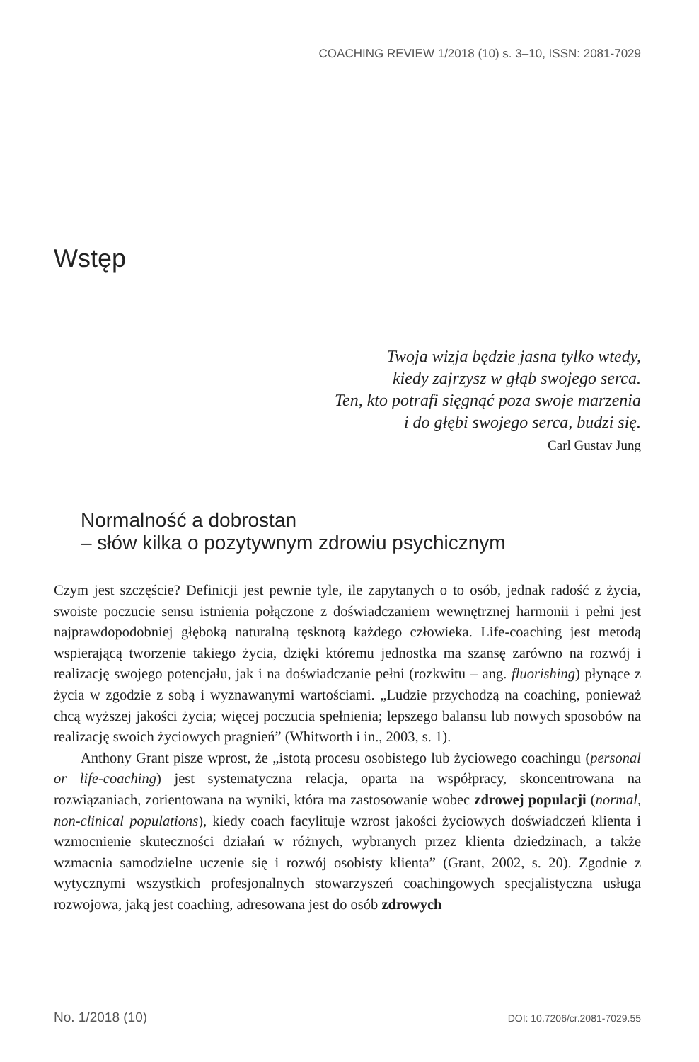COACHING REVIEW 1/2018 (10) s. 3–10, ISSN: 2081-7029
Wstęp
Twoja wizja będzie jasna tylko wtedy,
kiedy zajrzysz w głąb swojego serca.
Ten, kto potrafi sięgnąć poza swoje marzenia
i do głębi swojego serca, budzi się.
Carl Gustav Jung
Normalność a dobrostan
– słów kilka o pozytywnym zdrowiu psychicznym
Czym jest szczęście? Definicji jest pewnie tyle, ile zapytanych o to osób, jednak radość z życia, swoiste poczucie sensu istnienia połączone z doświadczaniem wewnętrznej harmonii i pełni jest najprawdopodobniej głęboką naturalną tęsknotą każdego człowieka. Life-coaching jest metodą wspierającą tworzenie takiego życia, dzięki któremu jednostka ma szansę zarówno na rozwój i realizację swojego potencjału, jak i na doświadczanie pełni (rozkwitu – ang. fluorishing) płynące z życia w zgodzie z sobą i wyznawanymi wartościami. „Ludzie przychodzą na coaching, ponieważ chcą wyższej jakości życia; więcej poczucia spełnienia; lepszego balansu lub nowych sposobów na realizację swoich życiowych pragnień” (Whitworth i in., 2003, s. 1).
Anthony Grant pisze wprost, że „istotą procesu osobistego lub życiowego coachingu (personal or life-coaching) jest systematyczna relacja, oparta na współpracy, skoncentrowana na rozwiązaniach, zorientowana na wyniki, która ma zastosowanie wobec zdrowej populacji (normal, non-clinical populations), kiedy coach facylituje wzrost jakości życiowych doświadczeń klienta i wzmocnienie skuteczności działań w różnych, wybranych przez klienta dziedzinach, a także wzmacnia samodzielne uczenie się i rozwój osobisty klienta” (Grant, 2002, s. 20). Zgodnie z wytycznymi wszystkich profesjonalnych stowarzyszeń coachingowych specjalistyczna usługa rozwojowa, jaką jest coaching, adresowana jest do osób zdrowych
No. 1/2018 (10) DOI: 10.7206/cr.2081-7029.55